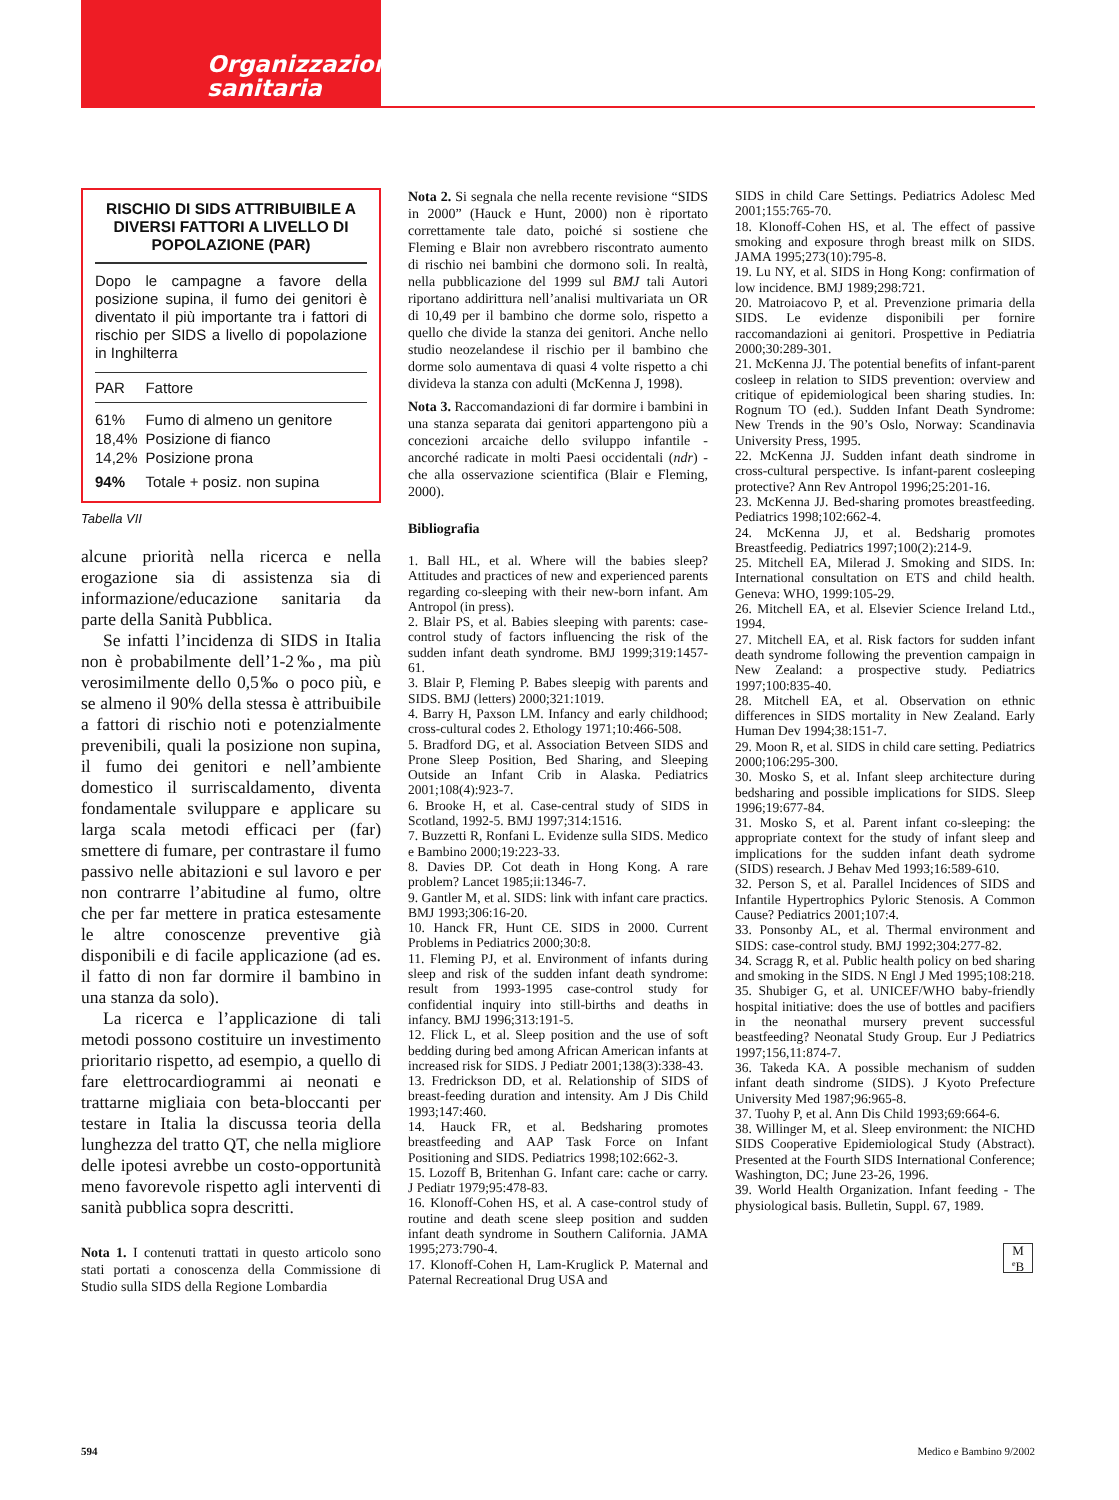Organizzazione
sanitaria
RISCHIO DI SIDS ATTRIBUIBILE A DIVERSI FATTORI A LIVELLO DI POPOLAZIONE (PAR)
Dopo le campagne a favore della posizione supina, il fumo dei genitori è diventato il più importante tra i fattori di rischio per SIDS a livello di popolazione in Inghilterra
| PAR | Fattore |
| --- | --- |
| 61% | Fumo di almeno un genitore |
| 18,4% | Posizione di fianco |
| 14,2% | Posizione prona |
| 94% | Totale + posiz. non supina |
Tabella VII
alcune priorità nella ricerca e nella erogazione sia di assistenza sia di informazione/educazione sanitaria da parte della Sanità Pubblica.
Se infatti l’incidenza di SIDS in Italia non è probabilmente dell’1-2‰, ma più verosimilmente dello 0,5‰ o poco più, e se almeno il 90% della stessa è attribuibile a fattori di rischio noti e potenzialmente prevenibili, quali la posizione non supina, il fumo dei genitori e nell’ambiente domestico il surriscaldamento, diventa fondamentale sviluppare e applicare su larga scala metodi efficaci per (far) smettere di fumare, per contrastare il fumo passivo nelle abitazioni e sul lavoro e per non contrarre l’abitudine al fumo, oltre che per far mettere in pratica estesamente le altre conoscenze preventive già disponibili e di facile applicazione (ad es. il fatto di non far dormire il bambino in una stanza da solo).
La ricerca e l’applicazione di tali metodi possono costituire un investimento prioritario rispetto, ad esempio, a quello di fare elettrocardiogrammi ai neonati e trattarne migliaia con beta-bloccanti per testare in Italia la discussa teoria della lunghezza del tratto QT, che nella migliore delle ipotesi avrebbe un costo-opportunità meno favorevole rispetto agli interventi di sanità pubblica sopra descritti.
Nota 1. I contenuti trattati in questo articolo sono stati portati a conoscenza della Commissione di Studio sulla SIDS della Regione Lombardia
Nota 2. Si segnala che nella recente revisione “SIDS in 2000” (Hauck e Hunt, 2000) non è riportato correttamente tale dato, poiché si sostiene che Fleming e Blair non avrebbero riscontrato aumento di rischio nei bambini che dormono soli. In realtà, nella pubblicazione del 1999 sul BMJ tali Autori riportano addirittura nell’analisi multivariata un OR di 10,49 per il bambino che dorme solo, rispetto a quello che divide la stanza dei genitori. Anche nello studio neozelandese il rischio per il bambino che dorme solo aumentava di quasi 4 volte rispetto a chi divideva la stanza con adulti (McKenna J, 1998).
Nota 3. Raccomandazioni di far dormire i bambini in una stanza separata dai genitori appartengono più a concezioni arcaiche dello sviluppo infantile - ancorché radicate in molti Paesi occidentali (ndr) - che alla osservazione scientifica (Blair e Fleming, 2000).
Bibliografia
1. Ball HL, et al. Where will the babies sleep? Attitudes and practices of new and experienced parents regarding co-sleeping with their new-born infant. Am Antropol (in press).
2. Blair PS, et al. Babies sleeping with parents: case-control study of factors influencing the risk of the sudden infant death syndrome. BMJ 1999;319:1457-61.
3. Blair P, Fleming P. Babes sleepig with parents and SIDS. BMJ (letters) 2000;321:1019.
4. Barry H, Paxson LM. Infancy and early childhood; cross-cultural codes 2. Ethology 1971;10:466-508.
5. Bradford DG, et al. Association Betveen SIDS and Prone Sleep Position, Bed Sharing, and Sleeping Outside an Infant Crib in Alaska. Pediatrics 2001;108(4):923-7.
6. Brooke H, et al. Case-central study of SIDS in Scotland, 1992-5. BMJ 1997;314:1516.
7. Buzzetti R, Ronfani L. Evidenze sulla SIDS. Medico e Bambino 2000;19:223-33.
8. Davies DP. Cot death in Hong Kong. A rare problem? Lancet 1985;ii:1346-7.
9. Gantler M, et al. SIDS: link with infant care practics. BMJ 1993;306:16-20.
10. Hanck FR, Hunt CE. SIDS in 2000. Current Problems in Pediatrics 2000;30:8.
11. Fleming PJ, et al. Environment of infants during sleep and risk of the sudden infant death syndrome: result from 1993-1995 case-control study for confidential inquiry into still-births and deaths in infancy. BMJ 1996;313:191-5.
12. Flick L, et al. Sleep position and the use of soft bedding during bed among African American infants at increased risk for SIDS. J Pediatr 2001;138(3):338-43.
13. Fredrickson DD, et al. Relationship of SIDS of breast-feeding duration and intensity. Am J Dis Child 1993;147:460.
14. Hauck FR, et al. Bedsharing promotes breastfeeding and AAP Task Force on Infant Positioning and SIDS. Pediatrics 1998;102:662-3.
15. Lozoff B, Britenhan G. Infant care: cache or carry. J Pediatr 1979;95:478-83.
16. Klonoff-Cohen HS, et al. A case-control study of routine and death scene sleep position and sudden infant death syndrome in Southern California. JAMA 1995;273:790-4.
17. Klonoff-Cohen H, Lam-Kruglick P. Maternal and Paternal Recreational Drug USA and
SIDS in child Care Settings. Pediatrics Adolesc Med 2001;155:765-70.
18. Klonoff-Cohen HS, et al. The effect of passive smoking and exposure throgh breast milk on SIDS. JAMA 1995;273(10):795-8.
19. Lu NY, et al. SIDS in Hong Kong: confirmation of low incidence. BMJ 1989;298:721.
20. Matroiacovo P, et al. Prevenzione primaria della SIDS. Le evidenze disponibili per fornire raccomandazioni ai genitori. Prospettive in Pediatria 2000;30:289-301.
21. McKenna JJ. The potential benefits of infant-parent cosleep in relation to SIDS prevention: overview and critique of epidemiological been sharing studies. In: Rognum TO (ed.). Sudden Infant Death Syndrome: New Trends in the 90’s Oslo, Norway: Scandinavia University Press, 1995.
22. McKenna JJ. Sudden infant death sindrome in cross-cultural perspective. Is infant-parent cosleeping protective? Ann Rev Antropol 1996;25:201-16.
23. McKenna JJ. Bed-sharing promotes breastfeeding. Pediatrics 1998;102:662-4.
24. McKenna JJ, et al. Bedsharig promotes Breastfeedig. Pediatrics 1997;100(2):214-9.
25. Mitchell EA, Milerad J. Smoking and SIDS. In: International consultation on ETS and child health. Geneva: WHO, 1999:105-29.
26. Mitchell EA, et al. Elsevier Science Ireland Ltd., 1994.
27. Mitchell EA, et al. Risk factors for sudden infant death syndrome following the prevention campaign in New Zealand: a prospective study. Pediatrics 1997;100:835-40.
28. Mitchell EA, et al. Observation on ethnic differences in SIDS mortality in New Zealand. Early Human Dev 1994;38:151-7.
29. Moon R, et al. SIDS in child care setting. Pediatrics 2000;106:295-300.
30. Mosko S, et al. Infant sleep architecture during bedsharing and possible implications for SIDS. Sleep 1996;19:677-84.
31. Mosko S, et al. Parent infant co-sleeping: the appropriate context for the study of infant sleep and implications for the sudden infant death sydrome (SIDS) research. J Behav Med 1993;16:589-610.
32. Person S, et al. Parallel Incidences of SIDS and Infantile Hypertrophics Pyloric Stenosis. A Common Cause? Pediatrics 2001;107:4.
33. Ponsonby AL, et al. Thermal environment and SIDS: case-control study. BMJ 1992;304:277-82.
34. Scragg R, et al. Public health policy on bed sharing and smoking in the SIDS. N Engl J Med 1995;108:218.
35. Shubiger G, et al. UNICEF/WHO baby-friendly hospital initiative: does the use of bottles and pacifiers in the neonathal mursery prevent successful beastfeeding? Neonatal Study Group. Eur J Pediatrics 1997;156,11:874-7.
36. Takeda KA. A possible mechanism of sudden infant death sindrome (SIDS). J Kyoto Prefecture University Med 1987;96:965-8.
37. Tuohy P, et al. Ann Dis Child 1993;69:664-6.
38. Willinger M, et al. Sleep environment: the NICHD SIDS Cooperative Epidemiological Study (Abstract). Presented at the Fourth SIDS International Conference; Washington, DC; June 23-26, 1996.
39. World Health Organization. Infant feeding - The physiological basis. Bulletin, Suppl. 67, 1989.
M
<sup>e</sup> B
594 Medico e Bambino 9/2002